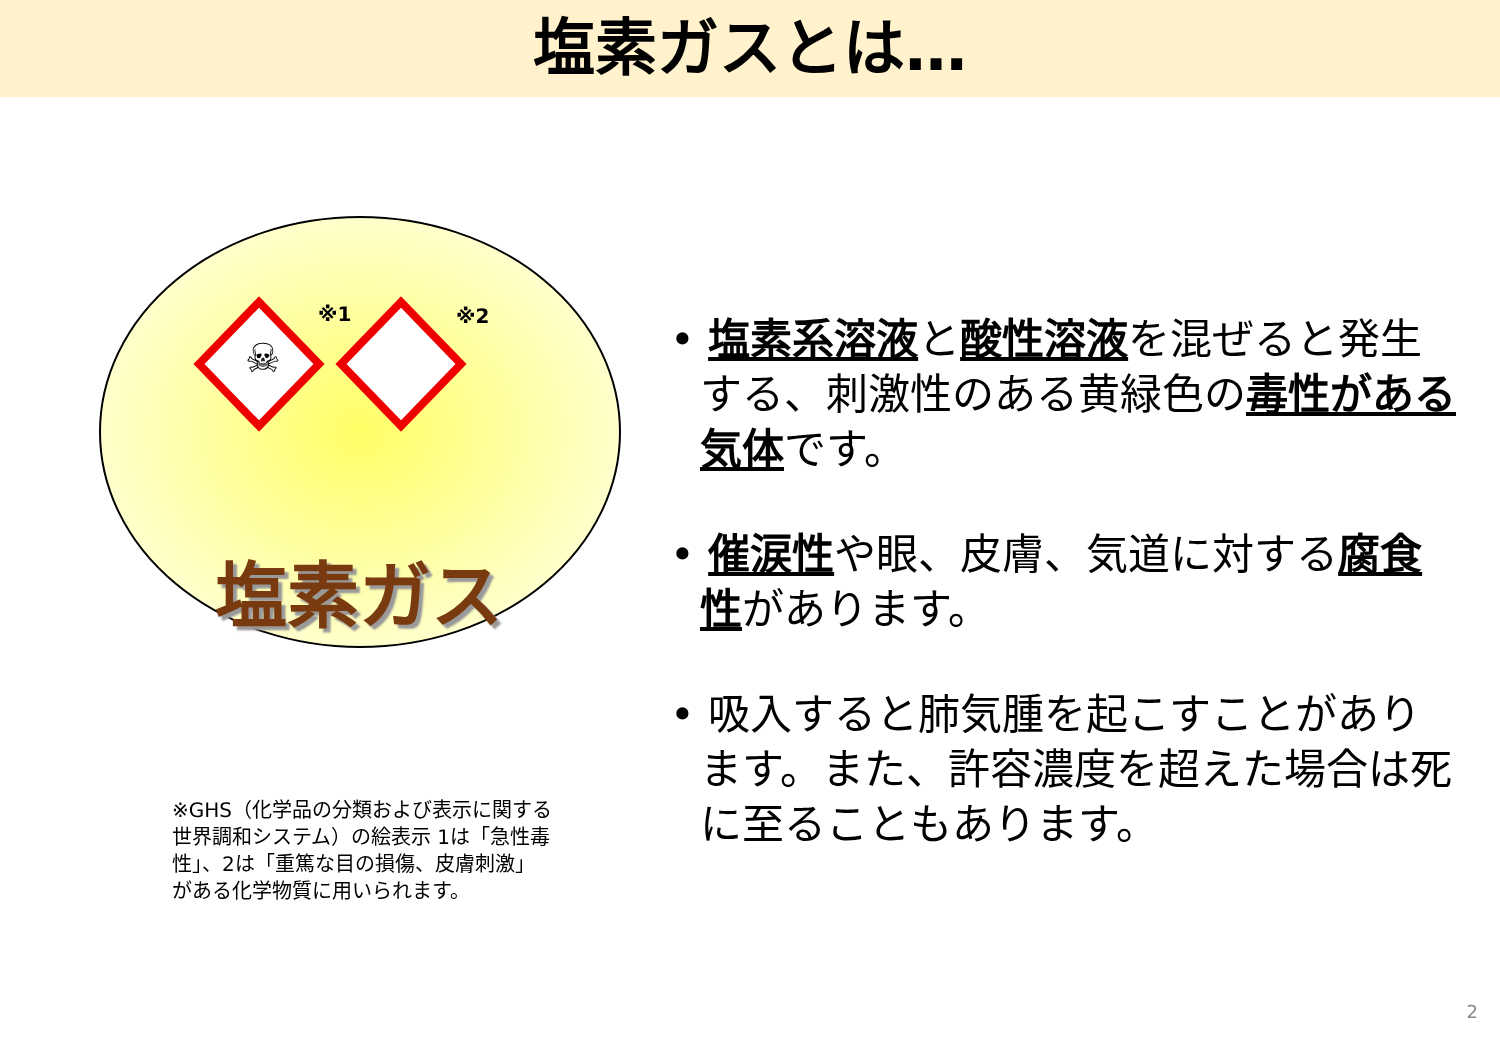塩素ガスとは…
☠
※1 ※2
塩素ガス
※GHS（化学品の分類および表示に関する世界調和システム）の絵表示 1は「急性毒性」、2は「重篤な目の損傷、皮膚刺激」がある化学物質に用いられます。
• 塩素系溶液と酸性溶液を混ぜると発生する、刺激性のある黄緑色の毒性がある気体です。
• 催涙性や眼、皮膚、気道に対する腐食性があります。
• 吸入すると肺気腫を起こすことがあります。また、許容濃度を超えた場合は死に至ることもあります。
2